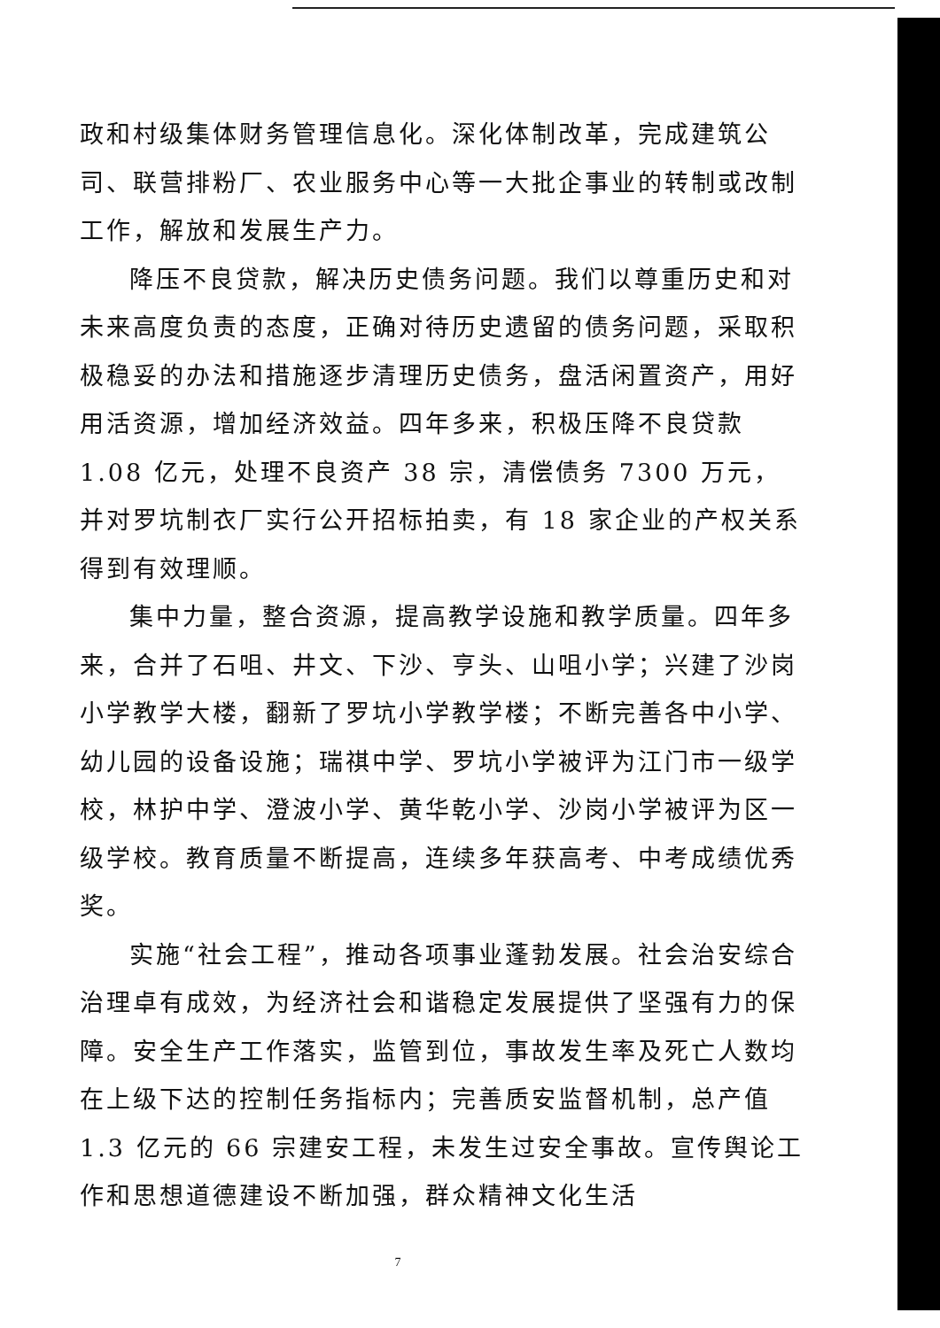政和村级集体财务管理信息化。深化体制改革，完成建筑公司、联营排粉厂、农业服务中心等一大批企事业的转制或改制工作，解放和发展生产力。
降压不良贷款，解决历史债务问题。我们以尊重历史和对未来高度负责的态度，正确对待历史遗留的债务问题，采取积极稳妥的办法和措施逐步清理历史债务，盘活闲置资产，用好用活资源，增加经济效益。四年多来，积极压降不良贷款 1.08 亿元，处理不良资产 38 宗，清偿债务 7300 万元，并对罗坑制衣厂实行公开招标拍卖，有 18 家企业的产权关系得到有效理顺。
集中力量，整合资源，提高教学设施和教学质量。四年多来，合并了石咀、井文、下沙、亨头、山咀小学；兴建了沙岗小学教学大楼，翻新了罗坑小学教学楼；不断完善各中小学、幼儿园的设备设施；瑞祺中学、罗坑小学被评为江门市一级学校，林护中学、澄波小学、黄华乾小学、沙岗小学被评为区一级学校。教育质量不断提高，连续多年获高考、中考成绩优秀奖。
实施“社会工程”，推动各项事业蓬勃发展。社会治安综合治理卓有成效，为经济社会和谐稳定发展提供了坚强有力的保障。安全生产工作落实，监管到位，事故发生率及死亡人数均在上级下达的控制任务指标内；完善质安监督机制，总产值 1.3 亿元的 66 宗建安工程，未发生过安全事故。宣传舆论工作和思想道德建设不断加强，群众精神文化生活
7